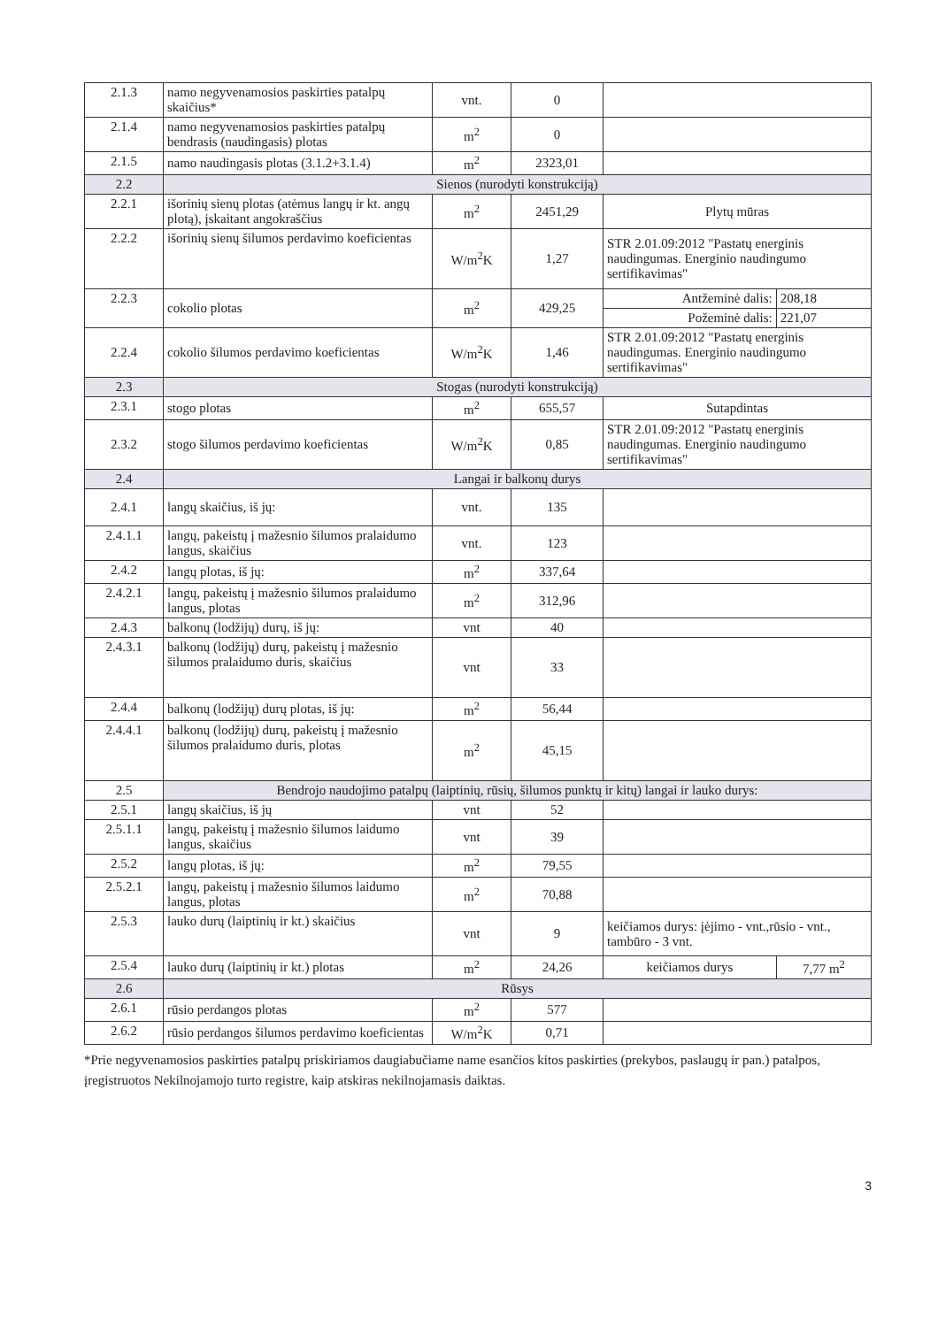| 2.1.3 | namo negyvenamosios paskirties patalpų skaičius* | vnt. | 0 | | |
| 2.1.4 | namo negyvenamosios paskirties patalpų bendrasis (naudingasis) plotas | m<sup>2</sup> | 0 | | |
| 2.1.5 | namo naudingasis plotas (3.1.2+3.1.4) | m<sup>2</sup> | 2323,01 | | |
| 2.2 | Sienos (nurodyti konstrukciją) | | | | |
| 2.2.1 | išorinių sienų plotas (atėmus langų ir kt. angų plotą), įskaitant angokraščius | m<sup>2</sup> | 2451,29 | Plytų mūras | |
| 2.2.2 | išorinių sienų šilumos perdavimo koeficientas | W/m<sup>2</sup>K | 1,27 | STR 2.01.09:2012 "Pastatų energinis naudingumas. Energinio naudingumo sertifikavimas" | |
| 2.2.3 | cokolio plotas | m<sup>2</sup> | 429,25 | Antžeminė dalis: | 208,18 |
| | | | | Požeminė dalis: | 221,07 |
| 2.2.4 | cokolio šilumos perdavimo koeficientas | W/m<sup>2</sup>K | 1,46 | STR 2.01.09:2012 "Pastatų energinis naudingumas. Energinio naudingumo sertifikavimas" | |
| 2.3 | Stogas (nurodyti konstrukciją) | | | | |
| 2.3.1 | stogo plotas | m<sup>2</sup> | 655,57 | Sutapdintas | |
| 2.3.2 | stogo šilumos perdavimo koeficientas | W/m<sup>2</sup>K | 0,85 | STR 2.01.09:2012 "Pastatų energinis naudingumas. Energinio naudingumo sertifikavimas" | |
| 2.4 | Langai ir balkonų durys | | | | |
| 2.4.1 | langų skaičius, iš jų: | vnt. | 135 | | |
| 2.4.1.1 | langų, pakeistų į mažesnio šilumos pralaidumo langus, skaičius | vnt. | 123 | | |
| 2.4.2 | langų plotas, iš jų: | m<sup>2</sup> | 337,64 | | |
| 2.4.2.1 | langų, pakeistų į mažesnio šilumos pralaidumo langus, plotas | m<sup>2</sup> | 312,96 | | |
| 2.4.3 | balkonų (lodžijų) durų, iš jų: | vnt | 40 | | |
| 2.4.3.1 | balkonų (lodžijų) durų, pakeistų į mažesnio šilumos pralaidumo duris, skaičius | vnt | 33 | | |
| 2.4.4 | balkonų (lodžijų) durų plotas, iš jų: | m<sup>2</sup> | 56,44 | | |
| 2.4.4.1 | balkonų (lodžijų) durų, pakeistų į mažesnio šilumos pralaidumo duris, plotas | m<sup>2</sup> | 45,15 | | |
| 2.5 | Bendrojo naudojimo patalpų (laiptinių, rūsių, šilumos punktų ir kitų) langai ir lauko durys: | | | | |
| 2.5.1 | langų skaičius, iš jų | vnt | 52 | | |
| 2.5.1.1 | langų, pakeistų į mažesnio šilumos laidumo langus, skaičius | vnt | 39 | | |
| 2.5.2 | langų plotas, iš jų: | m<sup>2</sup> | 79,55 | | |
| 2.5.2.1 | langų, pakeistų į mažesnio šilumos laidumo langus, plotas | m<sup>2</sup> | 70,88 | | |
| 2.5.3 | lauko durų (laiptinių ir kt.) skaičius | vnt | 9 | keičiamos durys: įėjimo - vnt.,rūsio - vnt., tambūro - 3 vnt. | |
| 2.5.4 | lauko durų (laiptinių ir kt.) plotas | m<sup>2</sup> | 24,26 | keičiamos durys | 7,77 m<sup>2</sup> |
| 2.6 | Rūsys | | | | |
| 2.6.1 | rūsio perdangos plotas | m<sup>2</sup> | 577 | | |
| 2.6.2 | rūsio perdangos šilumos perdavimo koeficientas | W/m<sup>2</sup>K | 0,71 | | |
*Prie negyvenamosios paskirties patalpų priskiriamos daugiabučiame name esančios kitos paskirties (prekybos, paslaugų ir pan.) patalpos, įregistruotos Nekilnojamojo turto registre, kaip atskiras nekilnojamasis daiktas.
3